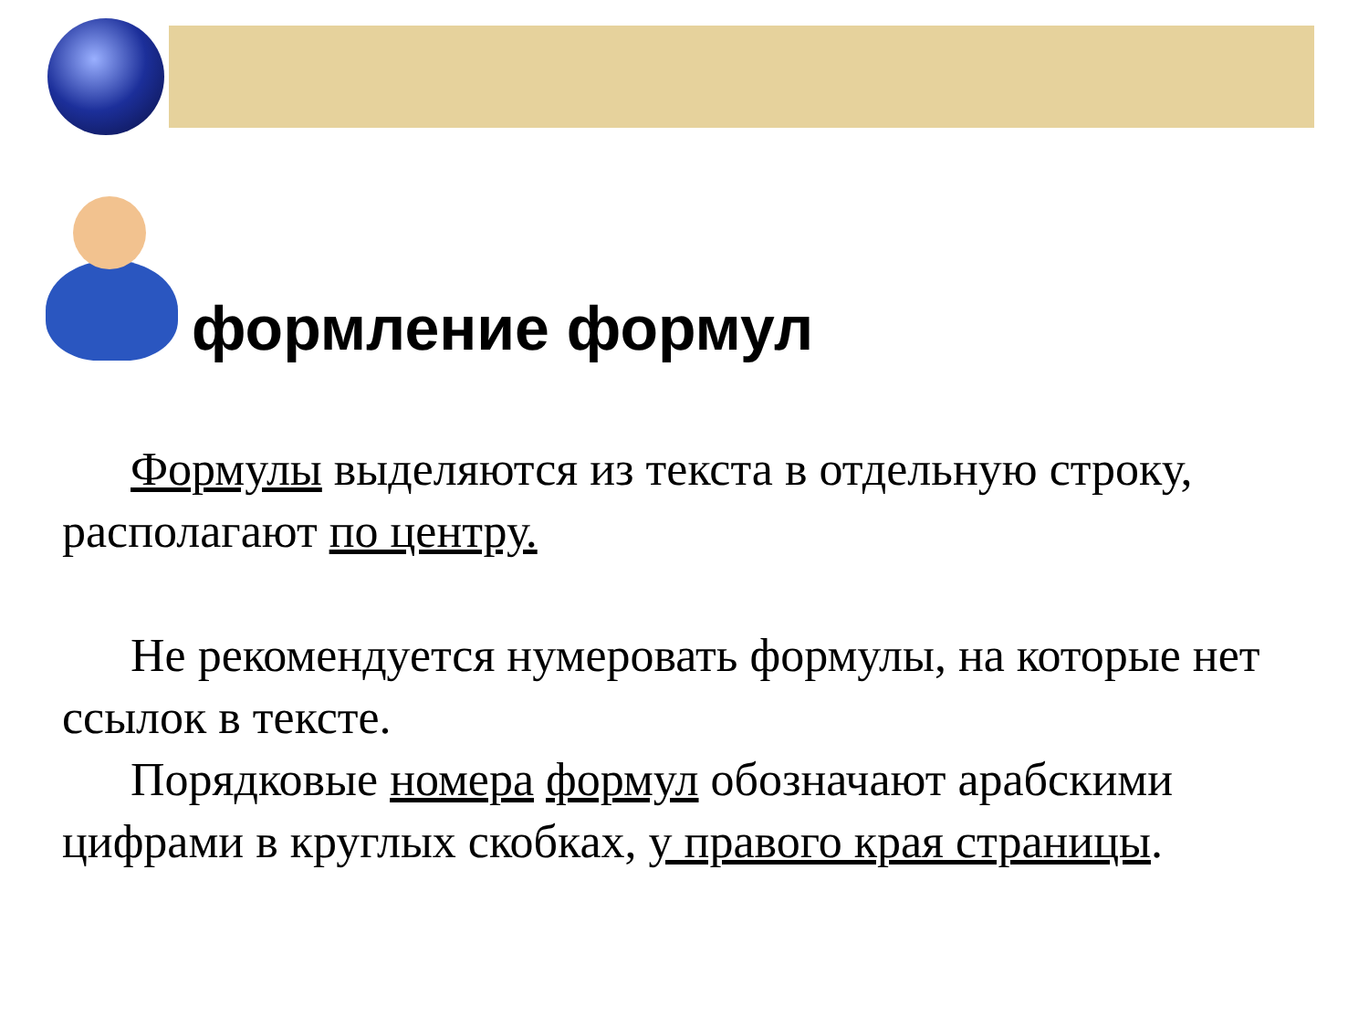формление формул
Формулы выделяются из текста в отдельную строку, располагают по центру.
Не рекомендуется нумеровать формулы, на которые нет ссылок в тексте.
Порядковые номера формул обозначают арабскими цифрами в круглых скобках, у правого края страницы.